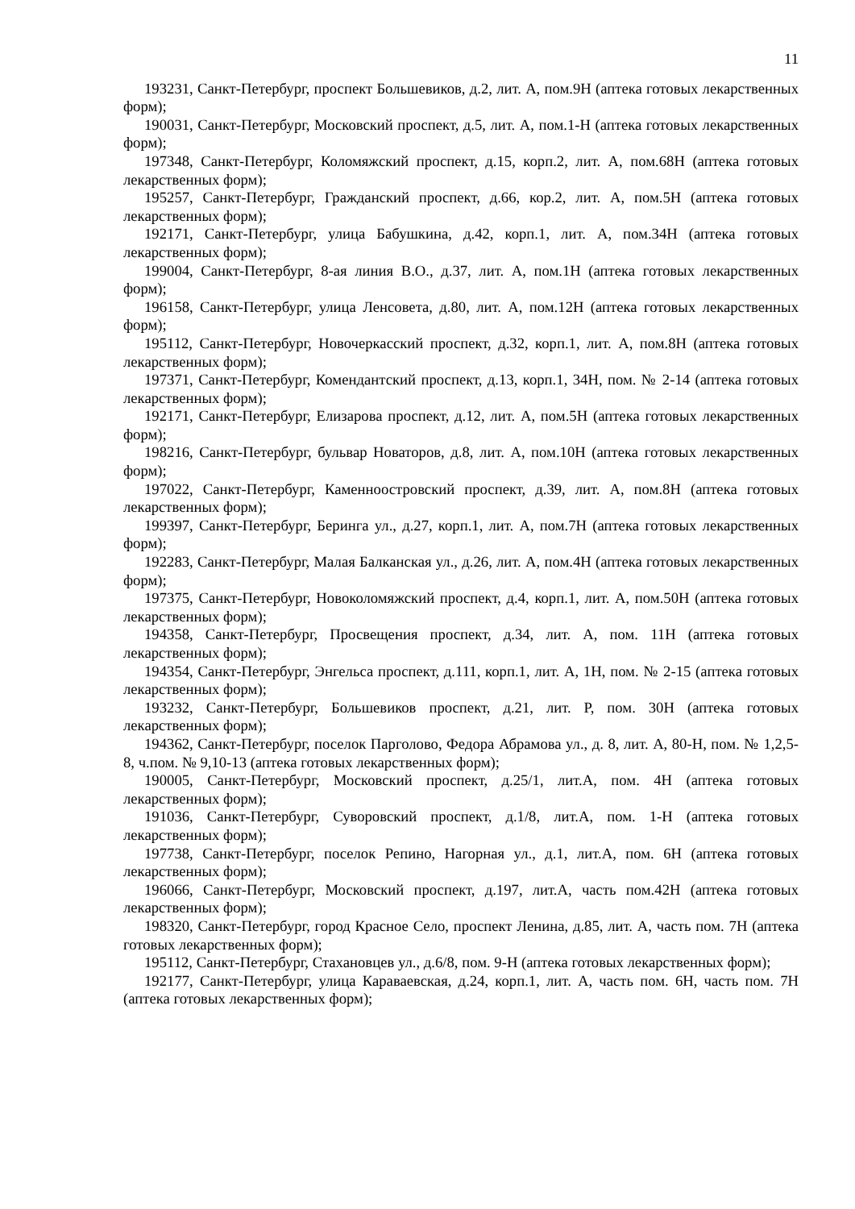11
193231, Санкт-Петербург, проспект Большевиков, д.2, лит. А, пом.9Н (аптека готовых лекарственных форм);
190031, Санкт-Петербург, Московский проспект, д.5, лит. А, пом.1-Н (аптека готовых лекарственных форм);
197348, Санкт-Петербург, Коломяжский проспект, д.15, корп.2, лит. А, пом.68Н (аптека готовых лекарственных форм);
195257, Санкт-Петербург, Гражданский проспект, д.66, кор.2, лит. А, пом.5Н (аптека готовых лекарственных форм);
192171, Санкт-Петербург, улица Бабушкина, д.42, корп.1, лит. А, пом.34Н (аптека готовых лекарственных форм);
199004, Санкт-Петербург, 8-ая линия В.О., д.37, лит. А, пом.1Н (аптека готовых лекарственных форм);
196158, Санкт-Петербург, улица Ленсовета, д.80, лит. А, пом.12Н (аптека готовых лекарственных форм);
195112, Санкт-Петербург, Новочеркасский проспект, д.32, корп.1, лит. А, пом.8Н (аптека готовых лекарственных форм);
197371, Санкт-Петербург, Комендантский проспект, д.13, корп.1, 34Н, пом. № 2-14 (аптека готовых лекарственных форм);
192171, Санкт-Петербург, Елизарова проспект, д.12, лит. А, пом.5Н (аптека готовых лекарственных форм);
198216, Санкт-Петербург, бульвар Новаторов, д.8, лит. А, пом.10Н (аптека готовых лекарственных форм);
197022, Санкт-Петербург, Каменноостровский проспект, д.39, лит. А, пом.8Н (аптека готовых лекарственных форм);
199397, Санкт-Петербург, Беринга ул., д.27, корп.1, лит. А, пом.7Н (аптека готовых лекарственных форм);
192283, Санкт-Петербург, Малая Балканская ул., д.26, лит. А, пом.4Н (аптека готовых лекарственных форм);
197375, Санкт-Петербург, Новоколомяжский проспект, д.4, корп.1, лит. А, пом.50Н (аптека готовых лекарственных форм);
194358, Санкт-Петербург, Просвещения проспект, д.34, лит. А, пом. 11Н (аптека готовых лекарственных форм);
194354, Санкт-Петербург, Энгельса проспект, д.111, корп.1, лит. А, 1Н, пом. № 2-15 (аптека готовых лекарственных форм);
193232, Санкт-Петербург, Большевиков проспект, д.21, лит. Р, пом. 30Н (аптека готовых лекарственных форм);
194362, Санкт-Петербург, поселок Парголово, Федора Абрамова ул., д. 8, лит. А, 80-Н, пом. № 1,2,5-8, ч.пом. № 9,10-13 (аптека готовых лекарственных форм);
190005, Санкт-Петербург, Московский проспект, д.25/1, лит.А, пом. 4Н (аптека готовых лекарственных форм);
191036, Санкт-Петербург, Суворовский проспект, д.1/8, лит.А, пом. 1-Н (аптека готовых лекарственных форм);
197738, Санкт-Петербург, поселок Репино, Нагорная ул., д.1, лит.А, пом. 6Н (аптека готовых лекарственных форм);
196066, Санкт-Петербург, Московский проспект, д.197, лит.А, часть пом.42Н (аптека готовых лекарственных форм);
198320, Санкт-Петербург, город Красное Село, проспект Ленина, д.85, лит. А, часть пом. 7Н (аптека готовых лекарственных форм);
195112, Санкт-Петербург, Стахановцев ул., д.6/8, пом. 9-Н (аптека готовых лекарственных форм);
192177, Санкт-Петербург, улица Караваевская, д.24, корп.1, лит. А, часть пом. 6Н, часть пом. 7Н (аптека готовых лекарственных форм);